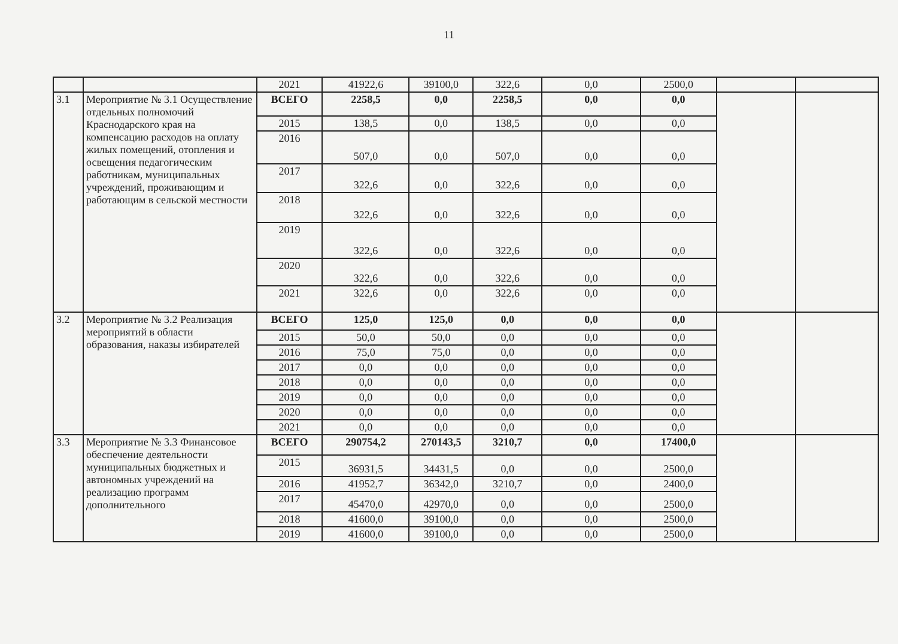11
| | | 2021 | 41922,6 | 39100,0 | 322,6 | 0,0 | 2500,0 | | |
| 3.1 | Мероприятие № 3.1 Осуществление отдельных полномочий Краснодарского края на компенсацию расходов на оплату жилых помещений, отопления и освещения педагогическим работникам, муниципальных учреждений, проживающим и работающим в сельской местности | ВСЕГО | 2258,5 | 0,0 | 2258,5 | 0,0 | 0,0 | | |
| | | 2015 | 138,5 | 0,0 | 138,5 | 0,0 | 0,0 | | |
| | | 2016 | 507,0 | 0,0 | 507,0 | 0,0 | 0,0 | | |
| | | 2017 | 322,6 | 0,0 | 322,6 | 0,0 | 0,0 | | |
| | | 2018 | 322,6 | 0,0 | 322,6 | 0,0 | 0,0 | | |
| | | 2019 | 322,6 | 0,0 | 322,6 | 0,0 | 0,0 | | |
| | | 2020 | 322,6 | 0,0 | 322,6 | 0,0 | 0,0 | | |
| | | 2021 | 322,6 | 0,0 | 322,6 | 0,0 | 0,0 | | |
| 3.2 | Мероприятие № 3.2 Реализация мероприятий в области образования, наказы избирателей | ВСЕГО | 125,0 | 125,0 | 0,0 | 0,0 | 0,0 | | |
| | | 2015 | 50,0 | 50,0 | 0,0 | 0,0 | 0,0 | | |
| | | 2016 | 75,0 | 75,0 | 0,0 | 0,0 | 0,0 | | |
| | | 2017 | 0,0 | 0,0 | 0,0 | 0,0 | 0,0 | | |
| | | 2018 | 0,0 | 0,0 | 0,0 | 0,0 | 0,0 | | |
| | | 2019 | 0,0 | 0,0 | 0,0 | 0,0 | 0,0 | | |
| | | 2020 | 0,0 | 0,0 | 0,0 | 0,0 | 0,0 | | |
| | | 2021 | 0,0 | 0,0 | 0,0 | 0,0 | 0,0 | | |
| 3.3 | Мероприятие № 3.3 Финансовое обеспечение деятельности муниципальных бюджетных и автономных учреждений на реализацию программ дополнительного | ВСЕГО | 290754,2 | 270143,5 | 3210,7 | 0,0 | 17400,0 | | |
| | | 2015 | 36931,5 | 34431,5 | 0,0 | 0,0 | 2500,0 | | |
| | | 2016 | 41952,7 | 36342,0 | 3210,7 | 0,0 | 2400,0 | | |
| | | 2017 | 45470,0 | 42970,0 | 0,0 | 0,0 | 2500,0 | | |
| | | 2018 | 41600,0 | 39100,0 | 0,0 | 0,0 | 2500,0 | | |
| | | 2019 | 41600,0 | 39100,0 | 0,0 | 0,0 | 2500,0 | | |